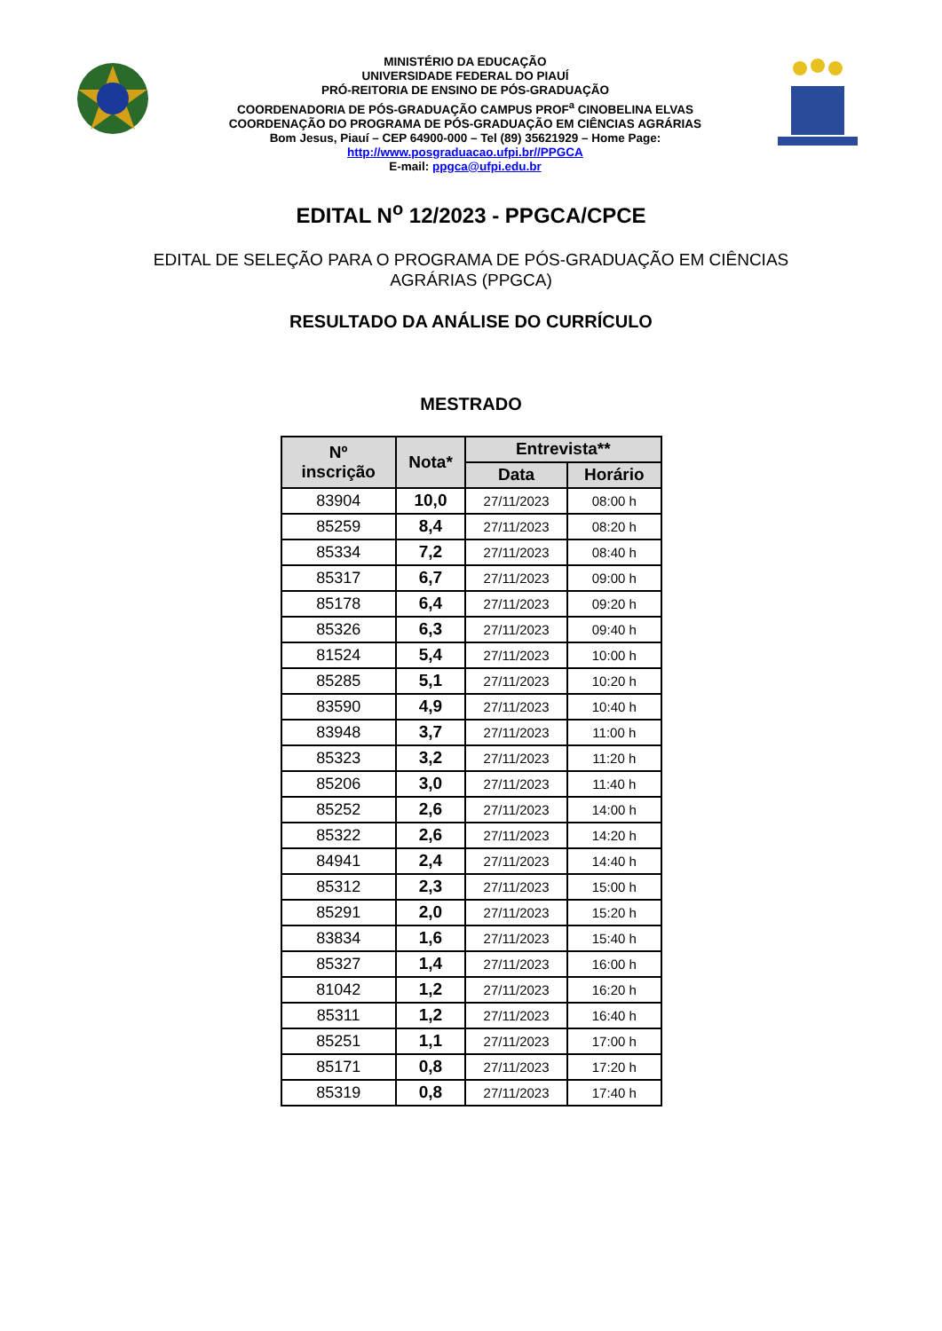MINISTÉRIO DA EDUCAÇÃO
UNIVERSIDADE FEDERAL DO PIAUÍ
PRÓ-REITORIA DE ENSINO DE PÓS-GRADUAÇÃO
COORDENADORIA DE PÓS-GRADUAÇÃO CAMPUS PROF<sup>a</sup> CINOBELINA ELVAS
COORDENAÇÃO DO PROGRAMA DE PÓS-GRADUAÇÃO EM CIÊNCIAS AGRÁRIAS
Bom Jesus, Piauí – CEP 64900-000 – Tel (89) 35621929 – Home Page:
http://www.posgraduacao.ufpi.br//PPGCA
E-mail: ppgca@ufpi.edu.br
EDITAL N<sup>o</sup> 12/2023 - PPGCA/CPCE
EDITAL DE SELEÇÃO PARA O PROGRAMA DE PÓS-GRADUAÇÃO EM CIÊNCIAS AGRÁRIAS (PPGCA)
RESULTADO DA ANÁLISE DO CURRÍCULO
MESTRADO
| Nº inscrição | Nota* | Entrevista** | |
| --- | --- | --- | --- |
| | | Data | Horário |
| 83904 | 10,0 | 27/11/2023 | 08:00 h |
| 85259 | 8,4 | 27/11/2023 | 08:20 h |
| 85334 | 7,2 | 27/11/2023 | 08:40 h |
| 85317 | 6,7 | 27/11/2023 | 09:00 h |
| 85178 | 6,4 | 27/11/2023 | 09:20 h |
| 85326 | 6,3 | 27/11/2023 | 09:40 h |
| 81524 | 5,4 | 27/11/2023 | 10:00 h |
| 85285 | 5,1 | 27/11/2023 | 10:20 h |
| 83590 | 4,9 | 27/11/2023 | 10:40 h |
| 83948 | 3,7 | 27/11/2023 | 11:00 h |
| 85323 | 3,2 | 27/11/2023 | 11:20 h |
| 85206 | 3,0 | 27/11/2023 | 11:40 h |
| 85252 | 2,6 | 27/11/2023 | 14:00 h |
| 85322 | 2,6 | 27/11/2023 | 14:20 h |
| 84941 | 2,4 | 27/11/2023 | 14:40 h |
| 85312 | 2,3 | 27/11/2023 | 15:00 h |
| 85291 | 2,0 | 27/11/2023 | 15:20 h |
| 83834 | 1,6 | 27/11/2023 | 15:40 h |
| 85327 | 1,4 | 27/11/2023 | 16:00 h |
| 81042 | 1,2 | 27/11/2023 | 16:20 h |
| 85311 | 1,2 | 27/11/2023 | 16:40 h |
| 85251 | 1,1 | 27/11/2023 | 17:00 h |
| 85171 | 0,8 | 27/11/2023 | 17:20 h |
| 85319 | 0,8 | 27/11/2023 | 17:40 h |